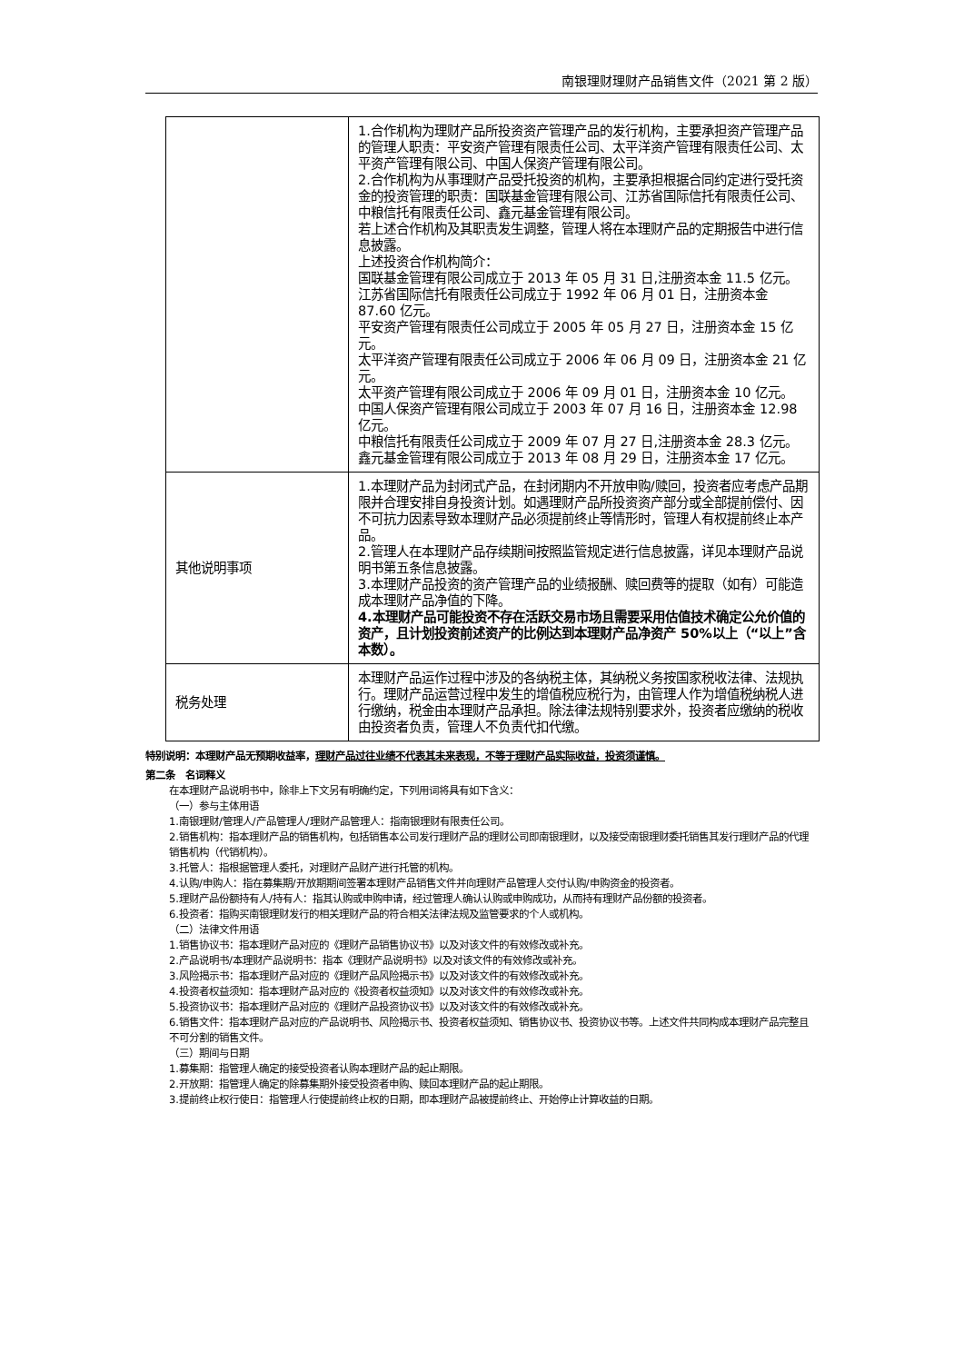南银理财理财产品销售文件（2021 第 2 版）
| | 1.合作机构为理财产品所投资资产管理产品的发行机构，主要承担资产管理产品的管理人职责：平安资产管理有限责任公司、太平洋资产管理有限责任公司、太平资产管理有限公司、中国人保资产管理有限公司。 2.合作机构为从事理财产品受托投资的机构，主要承担根据合同约定进行受托资金的投资管理的职责：国联基金管理有限公司、江苏省国际信托有限责任公司、中粮信托有限责任公司、鑫元基金管理有限公司。 若上述合作机构及其职责发生调整，管理人将在本理财产品的定期报告中进行信息披露。 上述投资合作机构简介： 国联基金管理有限公司成立于 2013 年 05 月 31 日,注册资本金 11.5 亿元。 江苏省国际信托有限责任公司成立于 1992 年 06 月 01 日，注册资本金 87.60 亿元。 平安资产管理有限责任公司成立于 2005 年 05 月 27 日，注册资本金 15 亿元。 太平洋资产管理有限责任公司成立于 2006 年 06 月 09 日，注册资本金 21 亿元。 太平资产管理有限公司成立于 2006 年 09 月 01 日，注册资本金 10 亿元。 中国人保资产管理有限公司成立于 2003 年 07 月 16 日，注册资本金 12.98 亿元。 中粮信托有限责任公司成立于 2009 年 07 月 27 日,注册资本金 28.3 亿元。 鑫元基金管理有限公司成立于 2013 年 08 月 29 日，注册资本金 17 亿元。 |
| 其他说明事项 | 1.本理财产品为封闭式产品，在封闭期内不开放申购/赎回，投资者应考虑产品期限并合理安排自身投资计划。如遇理财产品所投资资产部分或全部提前偿付、因不可抗力因素导致本理财产品必须提前终止等情形时，管理人有权提前终止本产品。 2.管理人在本理财产品存续期间按照监管规定进行信息披露，详见本理财产品说明书第五条信息披露。 3.本理财产品投资的资产管理产品的业绩报酬、赎回费等的提取（如有）可能造成本理财产品净值的下降。 4.本理财产品可能投资不存在活跃交易市场且需要采用估值技术确定公允价值的资产，且计划投资前述资产的比例达到本理财产品净资产 50%以上（“以上”含本数）。 |
| 税务处理 | 本理财产品运作过程中涉及的各纳税主体，其纳税义务按国家税收法律、法规执行。理财产品运营过程中发生的增值税应税行为，由管理人作为增值税纳税人进行缴纳，税金由本理财产品承担。除法律法规特别要求外，投资者应缴纳的税收由投资者负责，管理人不负责代扣代缴。 |
特别说明：本理财产品无预期收益率，理财产品过往业绩不代表其未来表现，不等于理财产品实际收益，投资须谨慎。
第二条　名词释义
在本理财产品说明书中，除非上下文另有明确约定，下列用词将具有如下含义：
（一）参与主体用语
1.南银理财/管理人/产品管理人/理财产品管理人：指南银理财有限责任公司。
2.销售机构：指本理财产品的销售机构，包括销售本公司发行理财产品的理财公司即南银理财，以及接受南银理财委托销售其发行理财产品的代理销售机构（代销机构）。
3.托管人：指根据管理人委托，对理财产品财产进行托管的机构。
4.认购/申购人：指在募集期/开放期期间签署本理财产品销售文件并向理财产品管理人交付认购/申购资金的投资者。
5.理财产品份额持有人/持有人：指其认购或申购申请，经过管理人确认认购或申购成功，从而持有理财产品份额的投资者。
6.投资者：指购买南银理财发行的相关理财产品的符合相关法律法规及监管要求的个人或机构。
（二）法律文件用语
1.销售协议书：指本理财产品对应的《理财产品销售协议书》以及对该文件的有效修改或补充。
2.产品说明书/本理财产品说明书：指本《理财产品说明书》以及对该文件的有效修改或补充。
3.风险揭示书：指本理财产品对应的《理财产品风险揭示书》以及对该文件的有效修改或补充。
4.投资者权益须知：指本理财产品对应的《投资者权益须知》以及对该文件的有效修改或补充。
5.投资协议书：指本理财产品对应的《理财产品投资协议书》以及对该文件的有效修改或补充。
6.销售文件：指本理财产品对应的产品说明书、风险揭示书、投资者权益须知、销售协议书、投资协议书等。上述文件共同构成本理财产品完整且不可分割的销售文件。
（三）期间与日期
1.募集期：指管理人确定的接受投资者认购本理财产品的起止期限。
2.开放期：指管理人确定的除募集期外接受投资者申购、赎回本理财产品的起止期限。
3.提前终止权行使日：指管理人行使提前终止权的日期，即本理财产品被提前终止、开始停止计算收益的日期。